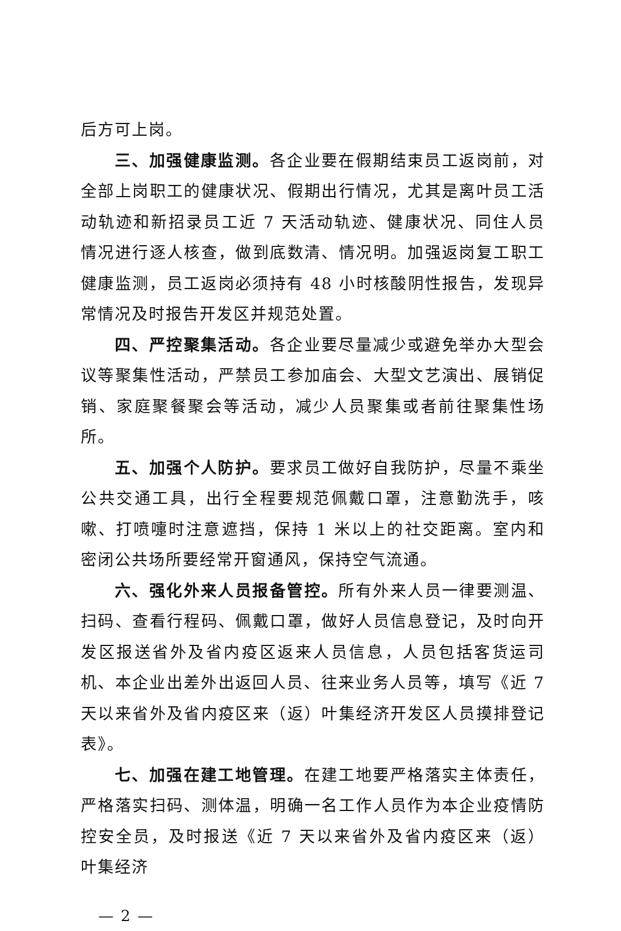后方可上岗。
三、加强健康监测。各企业要在假期结束员工返岗前，对全部上岗职工的健康状况、假期出行情况，尤其是离叶员工活动轨迹和新招录员工近 7 天活动轨迹、健康状况、同住人员情况进行逐人核查，做到底数清、情况明。加强返岗复工职工健康监测，员工返岗必须持有 48 小时核酸阴性报告，发现异常情况及时报告开发区并规范处置。
四、严控聚集活动。各企业要尽量减少或避免举办大型会议等聚集性活动，严禁员工参加庙会、大型文艺演出、展销促销、家庭聚餐聚会等活动，减少人员聚集或者前往聚集性场所。
五、加强个人防护。要求员工做好自我防护，尽量不乘坐公共交通工具，出行全程要规范佩戴口罩，注意勤洗手，咳嗽、打喷嚏时注意遮挡，保持 1 米以上的社交距离。室内和密闭公共场所要经常开窗通风，保持空气流通。
六、强化外来人员报备管控。所有外来人员一律要测温、扫码、查看行程码、佩戴口罩，做好人员信息登记，及时向开发区报送省外及省内疫区返来人员信息，人员包括客货运司机、本企业出差外出返回人员、往来业务人员等，填写《近 7 天以来省外及省内疫区来（返）叶集经济开发区人员摸排登记表》。
七、加强在建工地管理。在建工地要严格落实主体责任，严格落实扫码、测体温，明确一名工作人员作为本企业疫情防控安全员，及时报送《近 7 天以来省外及省内疫区来（返）叶集经济
— 2 —